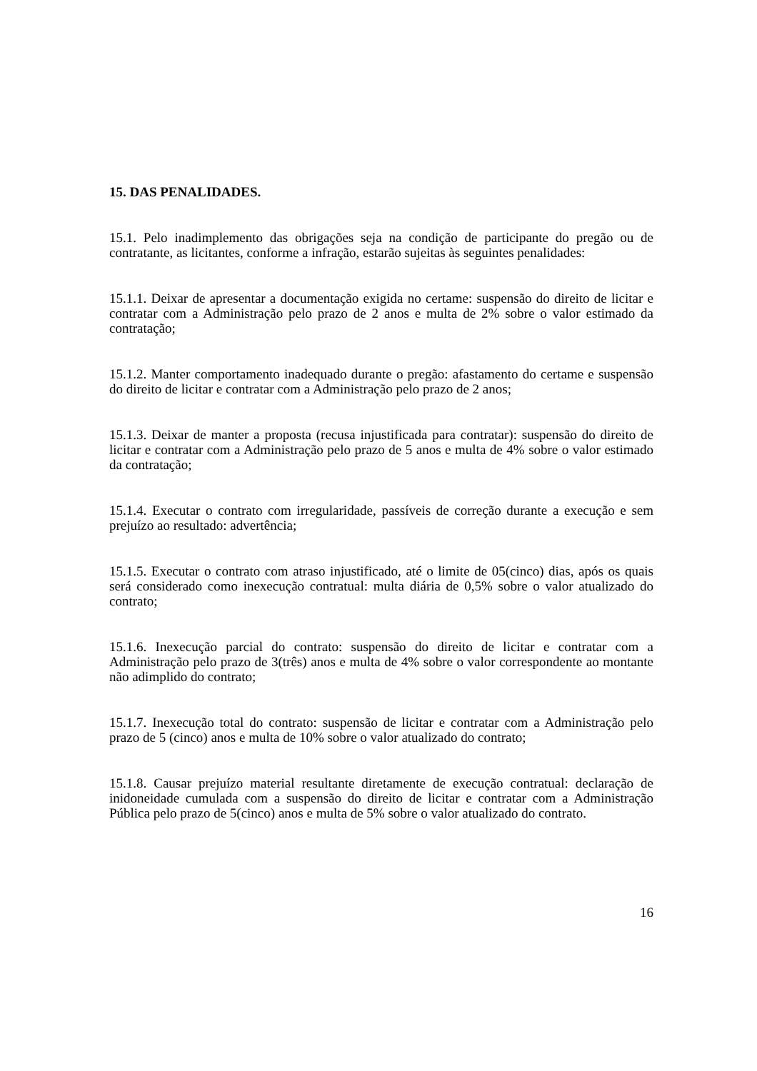15. DAS PENALIDADES.
15.1. Pelo inadimplemento das obrigações seja na condição de participante do pregão ou de contratante, as licitantes, conforme a infração, estarão sujeitas às seguintes penalidades:
15.1.1. Deixar de apresentar a documentação exigida no certame: suspensão do direito de licitar e contratar com a Administração pelo prazo de 2 anos e multa de 2% sobre o valor estimado da contratação;
15.1.2. Manter comportamento inadequado durante o pregão: afastamento do certame e suspensão do direito de licitar e contratar com a Administração pelo prazo de 2 anos;
15.1.3. Deixar de manter a proposta (recusa injustificada para contratar): suspensão do direito de licitar e contratar com a Administração pelo prazo de 5 anos e multa de 4% sobre o valor estimado da contratação;
15.1.4. Executar o contrato com irregularidade, passíveis de correção durante a execução e sem prejuízo ao resultado: advertência;
15.1.5. Executar o contrato com atraso injustificado, até o limite de 05(cinco) dias, após os quais será considerado como inexecução contratual: multa diária de 0,5% sobre o valor atualizado do contrato;
15.1.6. Inexecução parcial do contrato: suspensão do direito de licitar e contratar com a Administração pelo prazo de 3(três) anos e multa de 4% sobre o valor correspondente ao montante não adimplido do contrato;
15.1.7. Inexecução total do contrato: suspensão de licitar e contratar com a Administração pelo prazo de 5 (cinco) anos e multa de 10% sobre o valor atualizado do contrato;
15.1.8. Causar prejuízo material resultante diretamente de execução contratual: declaração de inidoneidade cumulada com a suspensão do direito de licitar e contratar com a Administração Pública pelo prazo de 5(cinco) anos e multa de 5% sobre o valor atualizado do contrato.
16